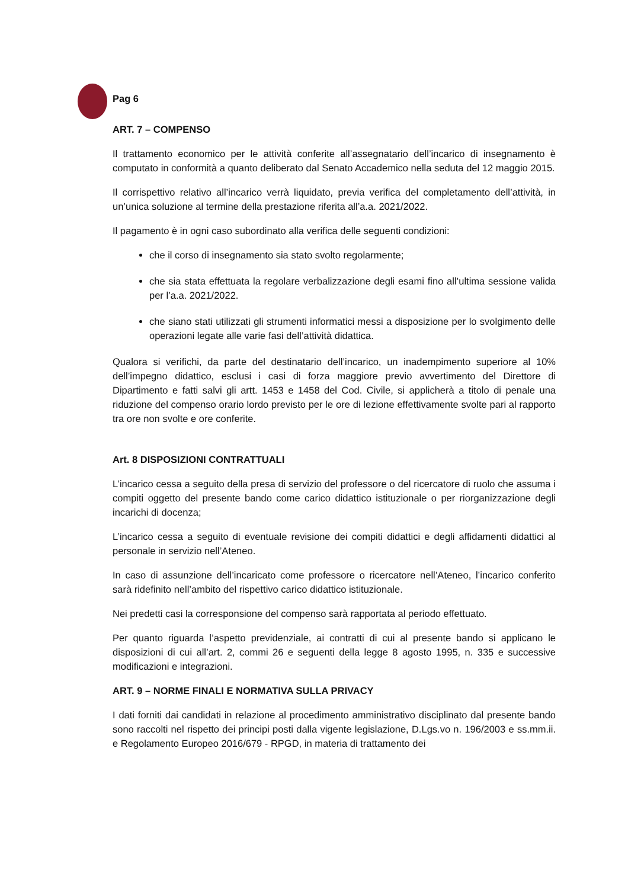Pag 6
ART. 7 – COMPENSO
Il trattamento economico per le attività conferite all’assegnatario dell’incarico di insegnamento è computato in conformità a quanto deliberato dal Senato Accademico nella seduta del 12 maggio 2015.
Il corrispettivo relativo all’incarico verrà liquidato, previa verifica del completamento dell’attività, in un’unica soluzione al termine della prestazione riferita all’a.a. 2021/2022.
Il pagamento è in ogni caso subordinato alla verifica delle seguenti condizioni:
che il corso di insegnamento sia stato svolto regolarmente;
che sia stata effettuata la regolare verbalizzazione degli esami fino all’ultima sessione valida per l’a.a. 2021/2022.
che siano stati utilizzati gli strumenti informatici messi a disposizione per lo svolgimento delle operazioni legate alle varie fasi dell’attività didattica.
Qualora si verifichi, da parte del destinatario dell’incarico, un inadempimento superiore al 10% dell’impegno didattico, esclusi i casi di forza maggiore previo avvertimento del Direttore di Dipartimento e fatti salvi gli artt. 1453 e 1458 del Cod. Civile, si applicherà a titolo di penale una riduzione del compenso orario lordo previsto per le ore di lezione effettivamente svolte pari al rapporto tra ore non svolte e ore conferite.
Art. 8 DISPOSIZIONI CONTRATTUALI
L’incarico cessa a seguito della presa di servizio del professore o del ricercatore di ruolo che assuma i compiti oggetto del presente bando come carico didattico istituzionale o per riorganizzazione degli incarichi di docenza;
L’incarico cessa a seguito di eventuale revisione dei compiti didattici e degli affidamenti didattici al personale in servizio nell’Ateneo.
In caso di assunzione dell’incaricato come professore o ricercatore nell’Ateneo, l’incarico conferito sarà ridefinito nell’ambito del rispettivo carico didattico istituzionale.
Nei predetti casi la corresponsione del compenso sarà rapportata al periodo effettuato.
Per quanto riguarda l’aspetto previdenziale, ai contratti di cui al presente bando si applicano le disposizioni di cui all’art. 2, commi 26 e seguenti della legge 8 agosto 1995, n. 335 e successive modificazioni e integrazioni.
ART. 9 – NORME FINALI E NORMATIVA SULLA PRIVACY
I dati forniti dai candidati in relazione al procedimento amministrativo disciplinato dal presente bando sono raccolti nel rispetto dei principi posti dalla vigente legislazione, D.Lgs.vo n. 196/2003 e ss.mm.ii. e Regolamento Europeo 2016/679 - RPGD, in materia di trattamento dei